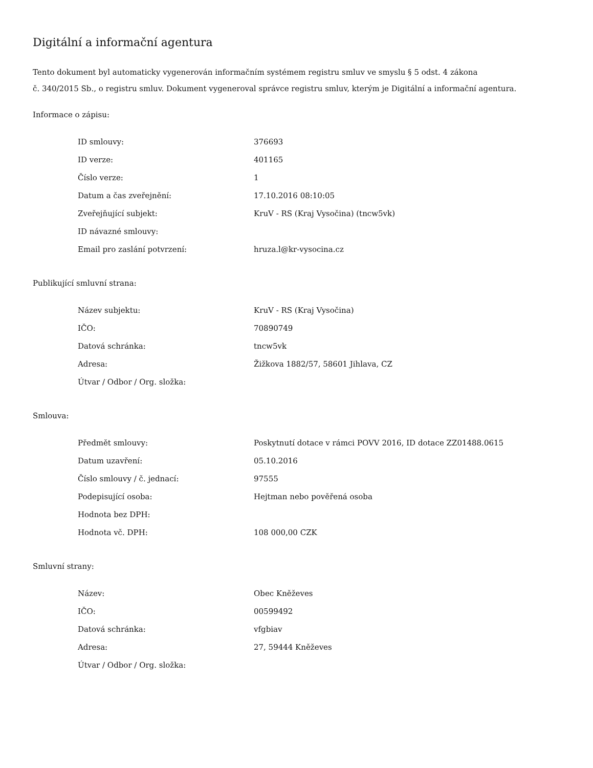Digitální a informační agentura
Tento dokument byl automaticky vygenerován informačním systémem registru smluv ve smyslu § 5 odst. 4 zákona
č. 340/2015 Sb., o registru smluv. Dokument vygeneroval správce registru smluv, kterým je Digitální a informační agentura.
Informace o zápisu:
| ID smlouvy: | 376693 |
| ID verze: | 401165 |
| Číslo verze: | 1 |
| Datum a čas zveřejnění: | 17.10.2016 08:10:05 |
| Zveřejňující subjekt: | KruV - RS (Kraj Vysočina) (tncw5vk) |
| ID návazné smlouvy: | |
| Email pro zaslání potvrzení: | hruza.l@kr-vysocina.cz |
Publikující smluvní strana:
| Název subjektu: | KruV - RS (Kraj Vysočina) |
| IČO: | 70890749 |
| Datová schránka: | tncw5vk |
| Adresa: | Žižkova 1882/57, 58601 Jihlava, CZ |
| Útvar / Odbor / Org. složka: | |
Smlouva:
| Předmět smlouvy: | Poskytnutí dotace v rámci POVV 2016, ID dotace ZZ01488.0615 |
| Datum uzavření: | 05.10.2016 |
| Číslo smlouvy / č. jednací: | 97555 |
| Podepisující osoba: | Hejtman nebo pověřená osoba |
| Hodnota bez DPH: | |
| Hodnota vč. DPH: | 108 000,00 CZK |
Smluvní strany:
| Název: | Obec Kněževes |
| IČO: | 00599492 |
| Datová schránka: | vfgbiav |
| Adresa: | 27, 59444 Kněževes |
| Útvar / Odbor / Org. složka: | |